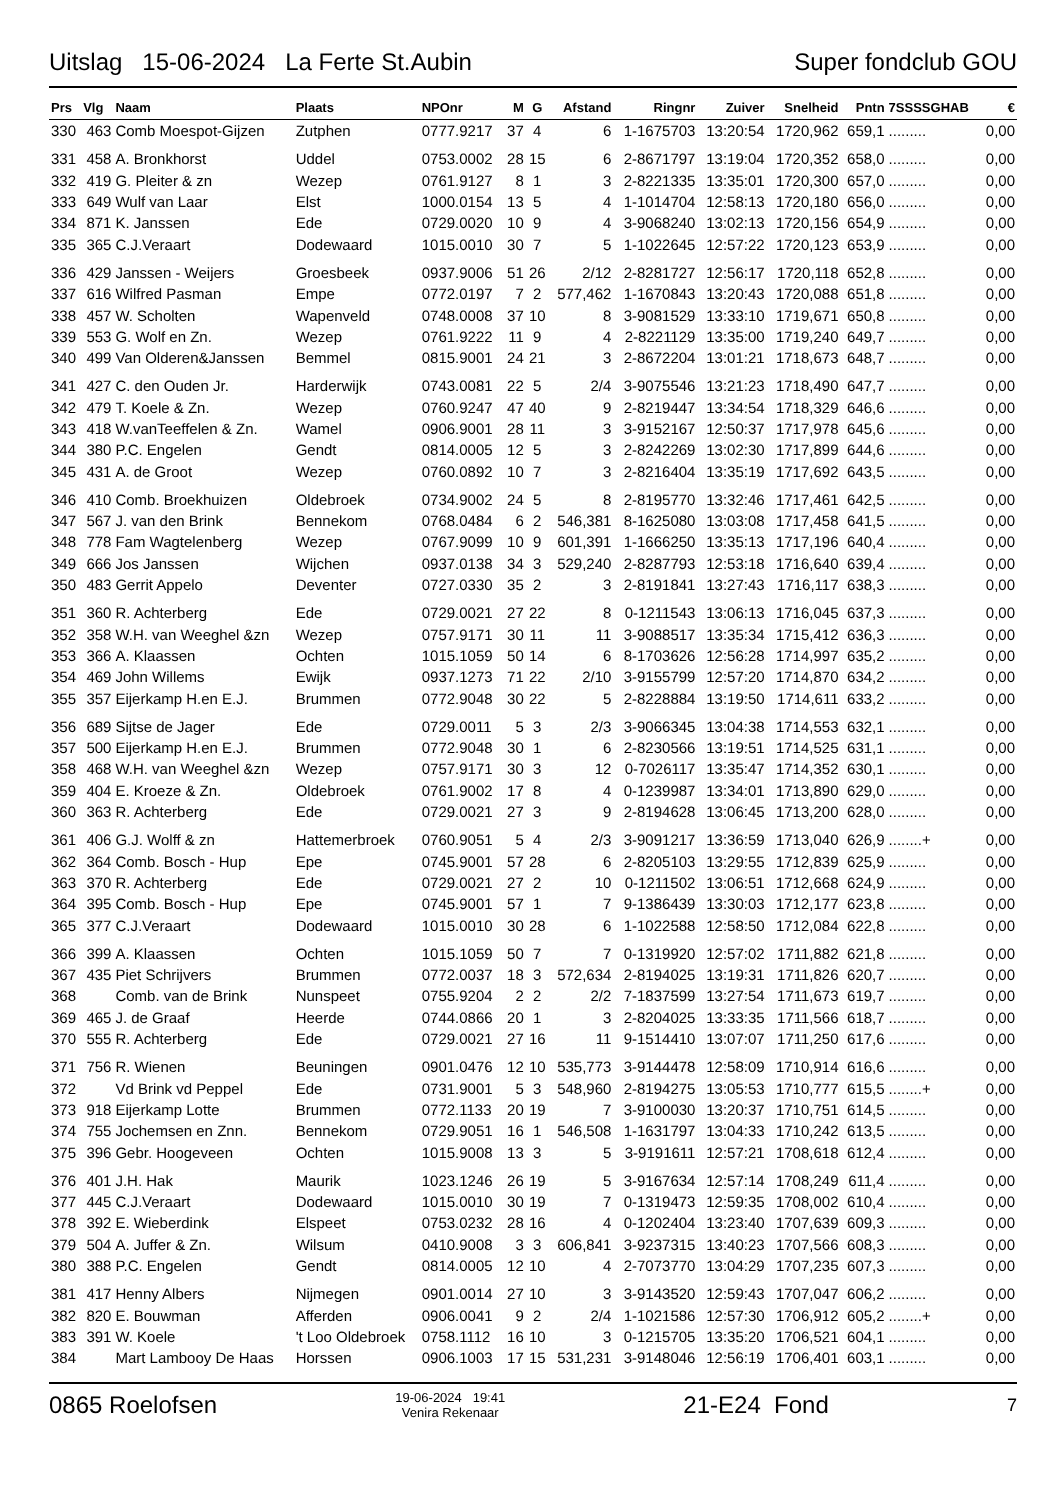Uitslag 15-06-2024 La Ferte St.Aubin Super fondclub GOU
| Prs | Vlg | Naam | Plaats | NPOnr | M | G | Afstand | Ringnr | Zuiver | Snelheid | Pntn | 7SSSSGHAB | € |
| --- | --- | --- | --- | --- | --- | --- | --- | --- | --- | --- | --- | --- | --- |
| 330 | 463 | Comb Moespot-Gijzen | Zutphen | 0777.9217 | 37 | 4 | 6 | 1-1675703 | 13:20:54 | 1720,962 | 659,1 | ......... | 0,00 |
| 331 | 458 | A. Bronkhorst | Uddel | 0753.0002 | 28 | 15 | 6 | 2-8671797 | 13:19:04 | 1720,352 | 658,0 | ......... | 0,00 |
| 332 | 419 | G. Pleiter & zn | Wezep | 0761.9127 | 8 | 1 | 3 | 2-8221335 | 13:35:01 | 1720,300 | 657,0 | ......... | 0,00 |
| 333 | 649 | Wulf van Laar | Elst | 1000.0154 | 13 | 5 | 4 | 1-1014704 | 12:58:13 | 1720,180 | 656,0 | ......... | 0,00 |
| 334 | 871 | K. Janssen | Ede | 0729.0020 | 10 | 9 | 4 | 3-9068240 | 13:02:13 | 1720,156 | 654,9 | ......... | 0,00 |
| 335 | 365 | C.J.Veraart | Dodewaard | 1015.0010 | 30 | 7 | 5 | 1-1022645 | 12:57:22 | 1720,123 | 653,9 | ......... | 0,00 |
| 336 | 429 | Janssen - Weijers | Groesbeek | 0937.9006 | 51 | 26 | 2/12 | 2-8281727 | 12:56:17 | 1720,118 | 652,8 | ......... | 0,00 |
| 337 | 616 | Wilfred Pasman | Empe | 0772.0197 | 7 | 2 | 577,462 | 1-1670843 | 13:20:43 | 1720,088 | 651,8 | ......... | 0,00 |
| 338 | 457 | W. Scholten | Wapenveld | 0748.0008 | 37 | 10 | 8 | 3-9081529 | 13:33:10 | 1719,671 | 650,8 | ......... | 0,00 |
| 339 | 553 | G. Wolf en Zn. | Wezep | 0761.9222 | 11 | 9 | 4 | 2-8221129 | 13:35:00 | 1719,240 | 649,7 | ......... | 0,00 |
| 340 | 499 | Van Olderen&Janssen | Bemmel | 0815.9001 | 24 | 21 | 3 | 2-8672204 | 13:01:21 | 1718,673 | 648,7 | ......... | 0,00 |
| 341 | 427 | C. den Ouden Jr. | Harderwijk | 0743.0081 | 22 | 5 | 2/4 | 3-9075546 | 13:21:23 | 1718,490 | 647,7 | ......... | 0,00 |
| 342 | 479 | T. Koele & Zn. | Wezep | 0760.9247 | 47 | 40 | 9 | 2-8219447 | 13:34:54 | 1718,329 | 646,6 | ......... | 0,00 |
| 343 | 418 | W.vanTeeffelen & Zn. | Wamel | 0906.9001 | 28 | 11 | 3 | 3-9152167 | 12:50:37 | 1717,978 | 645,6 | ......... | 0,00 |
| 344 | 380 | P.C. Engelen | Gendt | 0814.0005 | 12 | 5 | 3 | 2-8242269 | 13:02:30 | 1717,899 | 644,6 | ......... | 0,00 |
| 345 | 431 | A. de Groot | Wezep | 0760.0892 | 10 | 7 | 3 | 2-8216404 | 13:35:19 | 1717,692 | 643,5 | ......... | 0,00 |
| 346 | 410 | Comb. Broekhuizen | Oldebroek | 0734.9002 | 24 | 5 | 8 | 2-8195770 | 13:32:46 | 1717,461 | 642,5 | ......... | 0,00 |
| 347 | 567 | J. van den Brink | Bennekom | 0768.0484 | 6 | 2 | 546,381 | 8-1625080 | 13:03:08 | 1717,458 | 641,5 | ......... | 0,00 |
| 348 | 778 | Fam Wagtelenberg | Wezep | 0767.9099 | 10 | 9 | 601,391 | 1-1666250 | 13:35:13 | 1717,196 | 640,4 | ......... | 0,00 |
| 349 | 666 | Jos Janssen | Wijchen | 0937.0138 | 34 | 3 | 529,240 | 2-8287793 | 12:53:18 | 1716,640 | 639,4 | ......... | 0,00 |
| 350 | 483 | Gerrit Appelo | Deventer | 0727.0330 | 35 | 2 | 3 | 2-8191841 | 13:27:43 | 1716,117 | 638,3 | ......... | 0,00 |
| 351 | 360 | R. Achterberg | Ede | 0729.0021 | 27 | 22 | 8 | 0-1211543 | 13:06:13 | 1716,045 | 637,3 | ......... | 0,00 |
| 352 | 358 | W.H. van Weeghel &zn | Wezep | 0757.9171 | 30 | 11 | 11 | 3-9088517 | 13:35:34 | 1715,412 | 636,3 | ......... | 0,00 |
| 353 | 366 | A. Klaassen | Ochten | 1015.1059 | 50 | 14 | 6 | 8-1703626 | 12:56:28 | 1714,997 | 635,2 | ......... | 0,00 |
| 354 | 469 | John Willems | Ewijk | 0937.1273 | 71 | 22 | 2/10 | 3-9155799 | 12:57:20 | 1714,870 | 634,2 | ......... | 0,00 |
| 355 | 357 | Eijerkamp H.en E.J. | Brummen | 0772.9048 | 30 | 22 | 5 | 2-8228884 | 13:19:50 | 1714,611 | 633,2 | ......... | 0,00 |
| 356 | 689 | Sijtse de Jager | Ede | 0729.0011 | 5 | 3 | 2/3 | 3-9066345 | 13:04:38 | 1714,553 | 632,1 | ......... | 0,00 |
| 357 | 500 | Eijerkamp H.en E.J. | Brummen | 0772.9048 | 30 | 1 | 6 | 2-8230566 | 13:19:51 | 1714,525 | 631,1 | ......... | 0,00 |
| 358 | 468 | W.H. van Weeghel &zn | Wezep | 0757.9171 | 30 | 3 | 12 | 0-7026117 | 13:35:47 | 1714,352 | 630,1 | ......... | 0,00 |
| 359 | 404 | E. Kroeze & Zn. | Oldebroek | 0761.9002 | 17 | 8 | 4 | 0-1239987 | 13:34:01 | 1713,890 | 629,0 | ......... | 0,00 |
| 360 | 363 | R. Achterberg | Ede | 0729.0021 | 27 | 3 | 9 | 2-8194628 | 13:06:45 | 1713,200 | 628,0 | ......... | 0,00 |
| 361 | 406 | G.J. Wolff & zn | Hattemerbroek | 0760.9051 | 5 | 4 | 2/3 | 3-9091217 | 13:36:59 | 1713,040 | 626,9 | ........+ | 0,00 |
| 362 | 364 | Comb. Bosch - Hup | Epe | 0745.9001 | 57 | 28 | 6 | 2-8205103 | 13:29:55 | 1712,839 | 625,9 | ......... | 0,00 |
| 363 | 370 | R. Achterberg | Ede | 0729.0021 | 27 | 2 | 10 | 0-1211502 | 13:06:51 | 1712,668 | 624,9 | ......... | 0,00 |
| 364 | 395 | Comb. Bosch - Hup | Epe | 0745.9001 | 57 | 1 | 7 | 9-1386439 | 13:30:03 | 1712,177 | 623,8 | ......... | 0,00 |
| 365 | 377 | C.J.Veraart | Dodewaard | 1015.0010 | 30 | 28 | 6 | 1-1022588 | 12:58:50 | 1712,084 | 622,8 | ......... | 0,00 |
| 366 | 399 | A. Klaassen | Ochten | 1015.1059 | 50 | 7 | 7 | 0-1319920 | 12:57:02 | 1711,882 | 621,8 | ......... | 0,00 |
| 367 | 435 | Piet Schrijvers | Brummen | 0772.0037 | 18 | 3 | 572,634 | 2-8194025 | 13:19:31 | 1711,826 | 620,7 | ......... | 0,00 |
| 368 | | Comb. van de Brink | Nunspeet | 0755.9204 | 2 | 2 | 2/2 | 7-1837599 | 13:27:54 | 1711,673 | 619,7 | ......... | 0,00 |
| 369 | 465 | J. de Graaf | Heerde | 0744.0866 | 20 | 1 | 3 | 2-8204025 | 13:33:35 | 1711,566 | 618,7 | ......... | 0,00 |
| 370 | 555 | R. Achterberg | Ede | 0729.0021 | 27 | 16 | 11 | 9-1514410 | 13:07:07 | 1711,250 | 617,6 | ......... | 0,00 |
| 371 | 756 | R. Wienen | Beuningen | 0901.0476 | 12 | 10 | 535,773 | 3-9144478 | 12:58:09 | 1710,914 | 616,6 | ......... | 0,00 |
| 372 | | Vd Brink vd Peppel | Ede | 0731.9001 | 5 | 3 | 548,960 | 2-8194275 | 13:05:53 | 1710,777 | 615,5 | ........+ | 0,00 |
| 373 | 918 | Eijerkamp Lotte | Brummen | 0772.1133 | 20 | 19 | 7 | 3-9100030 | 13:20:37 | 1710,751 | 614,5 | ......... | 0,00 |
| 374 | 755 | Jochemsen en Znn. | Bennekom | 0729.9051 | 16 | 1 | 546,508 | 1-1631797 | 13:04:33 | 1710,242 | 613,5 | ......... | 0,00 |
| 375 | 396 | Gebr. Hoogeveen | Ochten | 1015.9008 | 13 | 3 | 5 | 3-9191611 | 12:57:21 | 1708,618 | 612,4 | ......... | 0,00 |
| 376 | 401 | J.H. Hak | Maurik | 1023.1246 | 26 | 19 | 5 | 3-9167634 | 12:57:14 | 1708,249 | 611,4 | ......... | 0,00 |
| 377 | 445 | C.J.Veraart | Dodewaard | 1015.0010 | 30 | 19 | 7 | 0-1319473 | 12:59:35 | 1708,002 | 610,4 | ......... | 0,00 |
| 378 | 392 | E. Wieberdink | Elspeet | 0753.0232 | 28 | 16 | 4 | 0-1202404 | 13:23:40 | 1707,639 | 609,3 | ......... | 0,00 |
| 379 | 504 | A. Juffer & Zn. | Wilsum | 0410.9008 | 3 | 3 | 606,841 | 3-9237315 | 13:40:23 | 1707,566 | 608,3 | ......... | 0,00 |
| 380 | 388 | P.C. Engelen | Gendt | 0814.0005 | 12 | 10 | 4 | 2-7073770 | 13:04:29 | 1707,235 | 607,3 | ......... | 0,00 |
| 381 | 417 | Henny Albers | Nijmegen | 0901.0014 | 27 | 10 | 3 | 3-9143520 | 12:59:43 | 1707,047 | 606,2 | ......... | 0,00 |
| 382 | 820 | E. Bouwman | Afferden | 0906.0041 | 9 | 2 | 2/4 | 1-1021586 | 12:57:30 | 1706,912 | 605,2 | ........+ | 0,00 |
| 383 | 391 | W. Koele | 't Loo Oldebroek | 0758.1112 | 16 | 10 | 3 | 0-1215705 | 13:35:20 | 1706,521 | 604,1 | ......... | 0,00 |
| 384 | | Mart Lambooy De Haas | Horssen | 0906.1003 | 17 | 15 | 531,231 | 3-9148046 | 12:56:19 | 1706,401 | 603,1 | ......... | 0,00 |
0865 Roelofsen 19-06-2024 19:41
Venira Rekenaar 21-E24 Fond 7